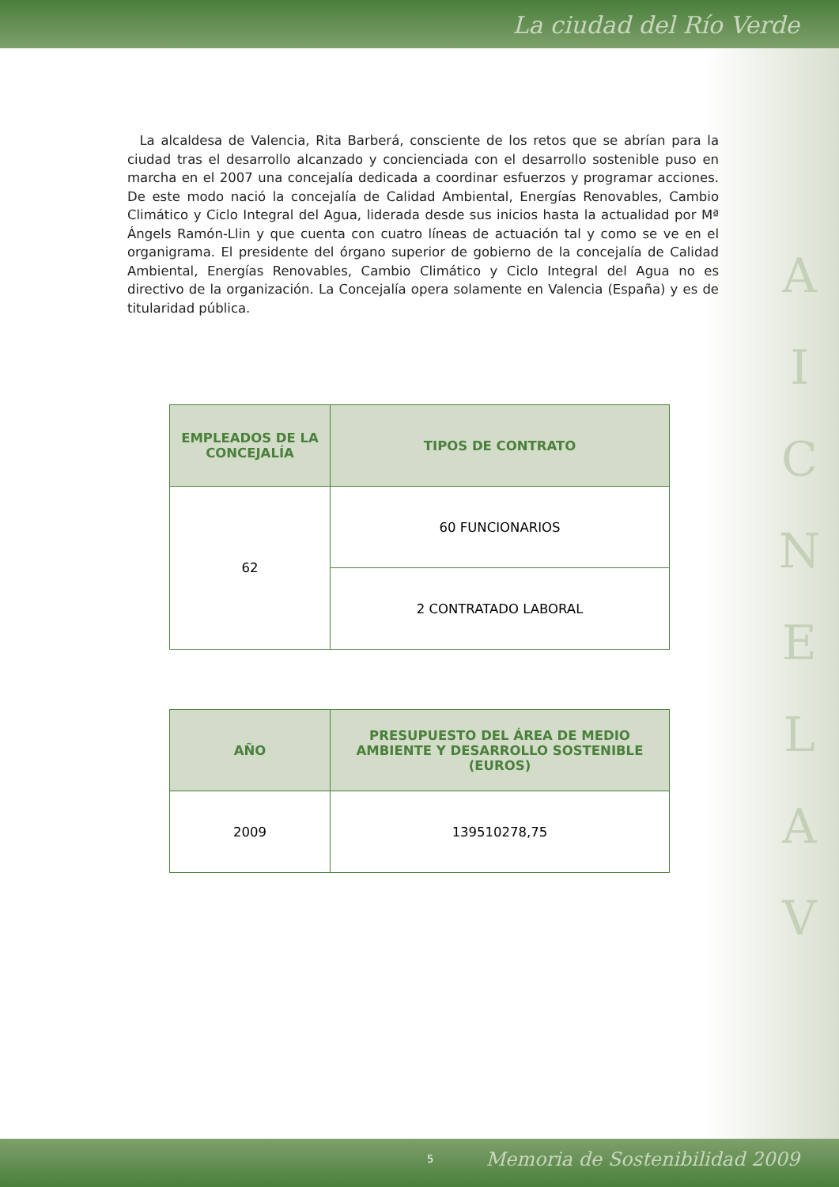La ciudad del Río Verde
La alcaldesa de Valencia, Rita Barberá, consciente de los retos que se abrían para la ciudad tras el desarrollo alcanzado y concienciada con el desarrollo sostenible puso en marcha en el 2007 una concejalía dedicada a coordinar esfuerzos y programar acciones. De este modo nació la concejalía de Calidad Ambiental, Energías Renovables, Cambio Climático y Ciclo Integral del Agua, liderada desde sus inicios hasta la actualidad por Mª Ángels Ramón-Llin y que cuenta con cuatro líneas de actuación tal y como se ve en el organigrama. El presidente del órgano superior de gobierno de la concejalía de Calidad Ambiental, Energías Renovables, Cambio Climático y Ciclo Integral del Agua no es directivo de la organización. La Concejalía opera solamente en Valencia (España) y es de titularidad pública.
| EMPLEADOS DE LA CONCEJALÍA | TIPOS DE CONTRATO |
| --- | --- |
| 62 | 60 FUNCIONARIOS |
| | 2 CONTRATADO LABORAL |
| AÑO | PRESUPUESTO DEL ÁREA DE MEDIO AMBIENTE Y DESARROLLO SOSTENIBLE (EUROS) |
| --- | --- |
| 2009 | 139510278,75 |
A
I
C
N
E
L
A
V
5 Memoria de Sostenibilidad 2009